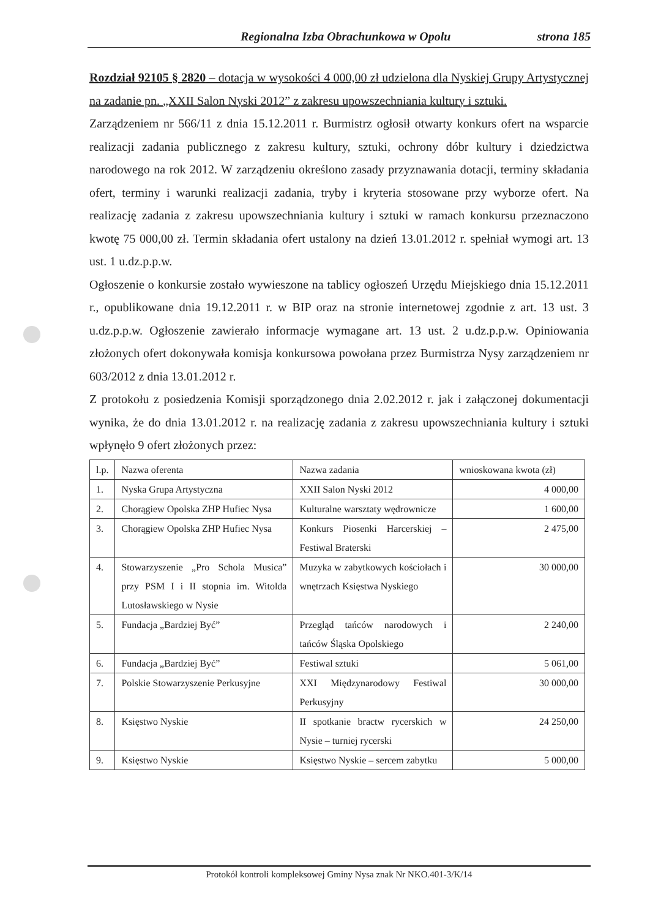Regionalna Izba Obrachunkowa w Opolu strona 185
Rozdział 92105 § 2820 – dotacja w wysokości 4 000,00 zł udzielona dla Nyskiej Grupy Artystycznej na zadanie pn. „XXII Salon Nyski 2012” z zakresu upowszechniania kultury i sztuki.
Zarządzeniem nr 566/11 z dnia 15.12.2011 r. Burmistrz ogłosił otwarty konkurs ofert na wsparcie realizacji zadania publicznego z zakresu kultury, sztuki, ochrony dóbr kultury i dziedzictwa narodowego na rok 2012. W zarządzeniu określono zasady przyznawania dotacji, terminy składania ofert, terminy i warunki realizacji zadania, tryby i kryteria stosowane przy wyborze ofert. Na realizację zadania z zakresu upowszechniania kultury i sztuki w ramach konkursu przeznaczono kwotę 75 000,00 zł. Termin składania ofert ustalony na dzień 13.01.2012 r. spełniał wymogi art. 13 ust. 1 u.dz.p.p.w.
Ogłoszenie o konkursie zostało wywieszone na tablicy ogłoszeń Urzędu Miejskiego dnia 15.12.2011 r., opublikowane dnia 19.12.2011 r. w BIP oraz na stronie internetowej zgodnie z art. 13 ust. 3 u.dz.p.p.w. Ogłoszenie zawierało informacje wymagane art. 13 ust. 2 u.dz.p.p.w. Opiniowania złożonych ofert dokonywała komisja konkursowa powołana przez Burmistrza Nysy zarządzeniem nr 603/2012 z dnia 13.01.2012 r.
Z protokołu z posiedzenia Komisji sporządzonego dnia 2.02.2012 r. jak i załączonej dokumentacji wynika, że do dnia 13.01.2012 r. na realizację zadania z zakresu upowszechniania kultury i sztuki wpłynęło 9 ofert złożonych przez:
| l.p. | Nazwa oferenta | Nazwa zadania | wnioskowana kwota (zł) |
| 1. | Nyska Grupa Artystyczna | XXII Salon Nyski 2012 | 4 000,00 |
| 2. | Chorągiew Opolska ZHP Hufiec Nysa | Kulturalne warsztaty wędrownicze | 1 600,00 |
| 3. | Chorągiew Opolska ZHP Hufiec Nysa | Konkurs Piosenki Harcerskiej – Festiwal Braterski | 2 475,00 |
| 4. | Stowarzyszenie „Pro Schola Musica” przy PSM I i II stopnia im. Witolda Lutosławskiego w Nysie | Muzyka w zabytkowych kościołach i wnętrzach Księstwa Nyskiego | 30 000,00 |
| 5. | Fundacja „Bardziej Być” | Przegląd tańców narodowych i tańców Śląska Opolskiego | 2 240,00 |
| 6. | Fundacja „Bardziej Być” | Festiwal sztuki | 5 061,00 |
| 7. | Polskie Stowarzyszenie Perkusyjne | XXI Międzynarodowy Festiwal Perkusyjny | 30 000,00 |
| 8. | Księstwo Nyskie | II spotkanie bractw rycerskich w Nysie – turniej rycerski | 24 250,00 |
| 9. | Księstwo Nyskie | Księstwo Nyskie – sercem zabytku | 5 000,00 |
Protokół kontroli kompleksowej Gminy Nysa znak Nr NKO.401-3/K/14